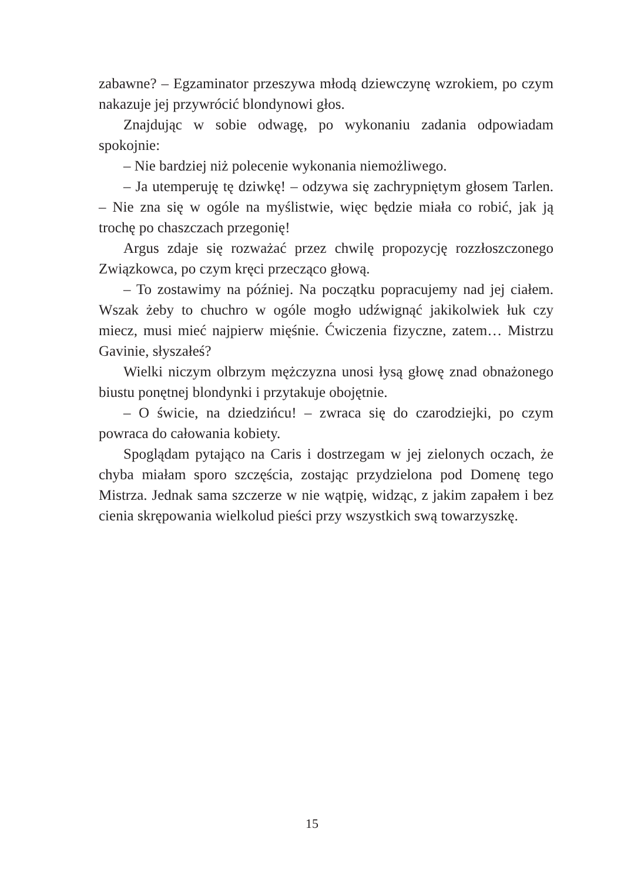zabawne? – Egzaminator przeszywa młodą dziewczynę wzrokiem, po czym nakazuje jej przywrócić blondynowi głos.
Znajdując w sobie odwagę, po wykonaniu zadania odpowiadam spokojnie:
– Nie bardziej niż polecenie wykonania niemożliwego.
– Ja utemperuję tę dziwkę! – odzywa się zachrypniętym głosem Tarlen. – Nie zna się w ogóle na myślistwie, więc będzie miała co robić, jak ją trochę po chaszczach przegonię!
Argus zdaje się rozważać przez chwilę propozycję rozzłoszczonego Związkowca, po czym kręci przecząco głową.
– To zostawimy na później. Na początku popracujemy nad jej ciałem. Wszak żeby to chuchro w ogóle mogło udźwignąć jakikolwiek łuk czy miecz, musi mieć najpierw mięśnie. Ćwiczenia fizyczne, zatem… Mistrzu Gavinie, słyszałeś?
Wielki niczym olbrzym mężczyzna unosi łysą głowę znad obnażonego biustu ponętnej blondynki i przytakuje obojętnie.
– O świcie, na dziedzińcu! – zwraca się do czarodziejki, po czym powraca do całowania kobiety.
Spoglądam pytająco na Caris i dostrzegam w jej zielonych oczach, że chyba miałam sporo szczęścia, zostając przydzielona pod Domenę tego Mistrza. Jednak sama szczerze w nie wątpię, widząc, z jakim zapałem i bez cienia skrępowania wielkolud pieści przy wszystkich swą towarzyszkę.
15